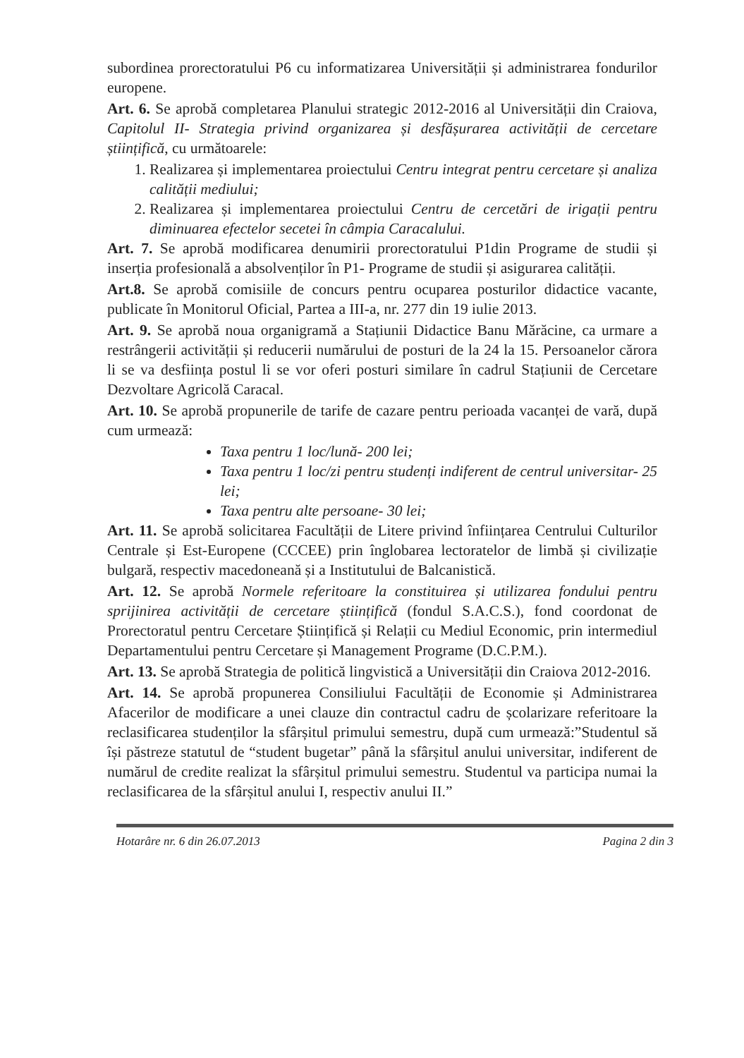subordinea prorectoratului P6 cu informatizarea Universității și administrarea fondurilor europene.
Art. 6. Se aprobă completarea Planului strategic 2012-2016 al Universității din Craiova, Capitolul II- Strategia privind organizarea și desfășurarea activității de cercetare științifică, cu următoarele:
1. Realizarea și implementarea proiectului Centru integrat pentru cercetare și analiza calității mediului;
2. Realizarea și implementarea proiectului Centru de cercetări de irigații pentru diminuarea efectelor secetei în câmpia Caracalului.
Art. 7. Se aprobă modificarea denumirii prorectoratului P1din Programe de studii și inserția profesională a absolvenților în P1- Programe de studii și asigurarea calității.
Art.8. Se aprobă comisiile de concurs pentru ocuparea posturilor didactice vacante, publicate în Monitorul Oficial, Partea a III-a, nr. 277 din 19 iulie 2013.
Art. 9. Se aprobă noua organigramă a Stațiunii Didactice Banu Mărăcine, ca urmare a restrângerii activității și reducerii numărului de posturi de la 24 la 15. Persoanelor cărora li se va desființa postul li se vor oferi posturi similare în cadrul Stațiunii de Cercetare Dezvoltare Agricolă Caracal.
Art. 10. Se aprobă propunerile de tarife de cazare pentru perioada vacanței de vară, după cum urmează:
Taxa pentru 1 loc/lună- 200 lei;
Taxa pentru 1 loc/zi pentru studenți indiferent de centrul universitar- 25 lei;
Taxa pentru alte persoane- 30 lei;
Art. 11. Se aprobă solicitarea Facultății de Litere privind înființarea Centrului Culturilor Centrale și Est-Europene (CCCEE) prin înglobarea lectoratelor de limbă și civilizație bulgară, respectiv macedoneană și a Institutului de Balcanistică.
Art. 12. Se aprobă Normele referitoare la constituirea și utilizarea fondului pentru sprijinirea activității de cercetare științifică (fondul S.A.C.S.), fond coordonat de Prorectoratul pentru Cercetare Științifică și Relații cu Mediul Economic, prin intermediul Departamentului pentru Cercetare și Management Programe (D.C.P.M.).
Art. 13. Se aprobă Strategia de politică lingvistică a Universității din Craiova 2012-2016.
Art. 14. Se aprobă propunerea Consiliului Facultății de Economie și Administrarea Afacerilor de modificare a unei clauze din contractul cadru de școlarizare referitoare la reclasificarea studenților la sfârșitul primului semestru, după cum urmează:”Studentul să își păstreze statutul de “student bugetar” până la sfârșitul anului universitar, indiferent de numărul de credite realizat la sfârșitul primului semestru. Studentul va participa numai la reclasificarea de la sfârșitul anului I, respectiv anului II.”
Hotarâre nr. 6 din 26.07.2013 Pagina 2 din 3